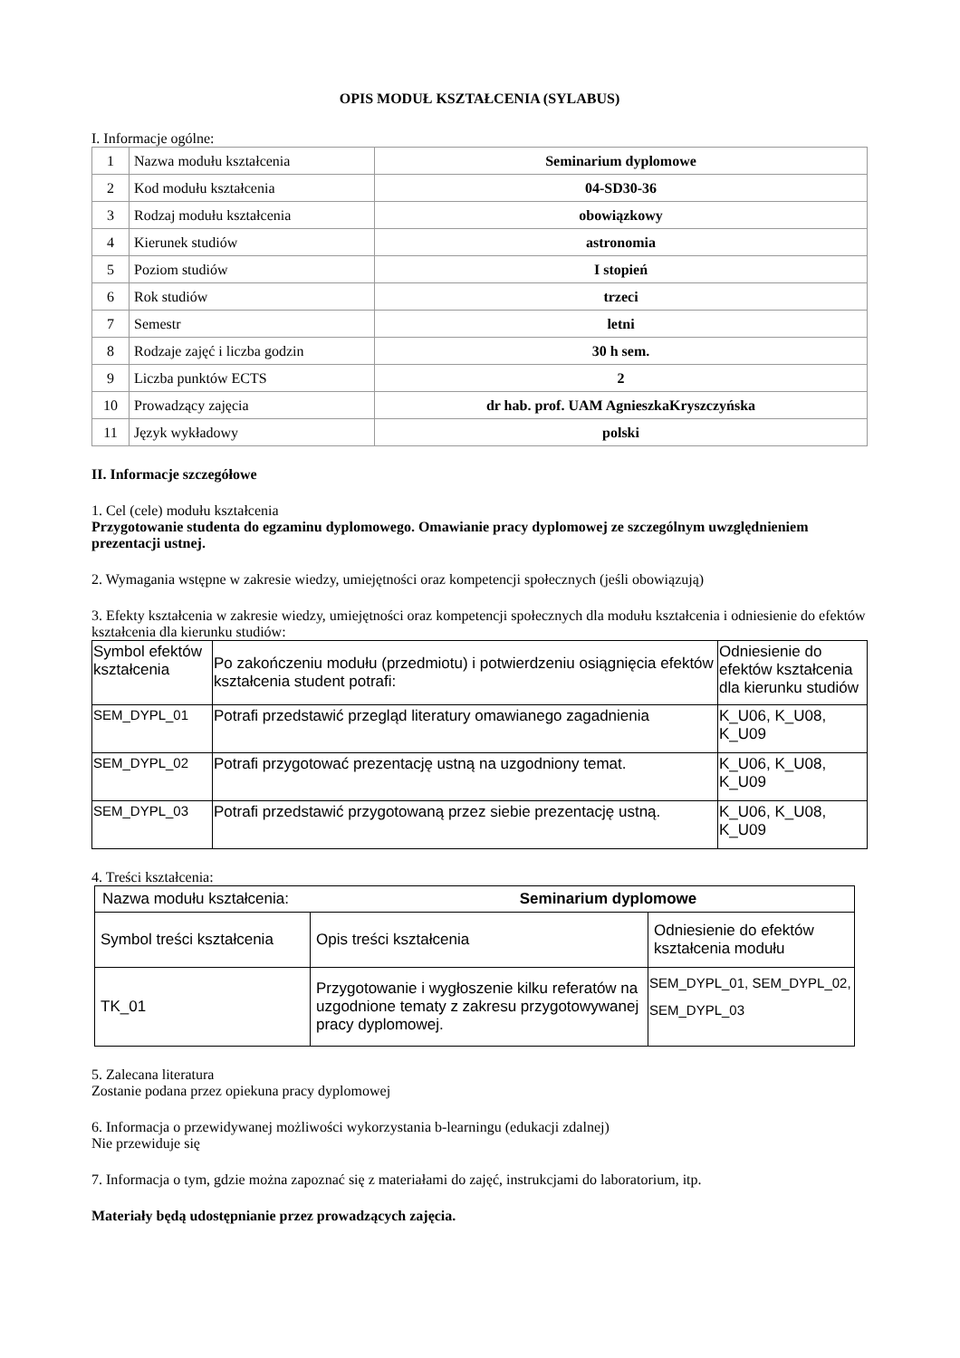OPIS MODUŁ KSZTAŁCENIA (SYLABUS)
I. Informacje ogólne:
| 1 | Nazwa modułu kształcenia | Seminarium dyplomowe |
| 2 | Kod modułu kształcenia | 04-SD30-36 |
| 3 | Rodzaj modułu kształcenia | obowiązkowy |
| 4 | Kierunek studiów | astronomia |
| 5 | Poziom studiów | I stopień |
| 6 | Rok studiów | trzeci |
| 7 | Semestr | letni |
| 8 | Rodzaje zajęć i liczba godzin | 30 h sem. |
| 9 | Liczba punktów ECTS | 2 |
| 10 | Prowadzący zajęcia | dr hab. prof. UAM AgnieszkaKryszczyńska |
| 11 | Język wykładowy | polski |
II. Informacje szczegółowe
1. Cel (cele) modułu kształcenia
Przygotowanie studenta do egzaminu dyplomowego. Omawianie pracy dyplomowej ze szczególnym uwzględnieniem prezentacji ustnej.
2. Wymagania wstępne w zakresie wiedzy, umiejętności oraz kompetencji społecznych (jeśli obowiązują)
3. Efekty kształcenia w zakresie wiedzy, umiejętności oraz kompetencji społecznych dla modułu kształcenia i odniesienie do efektów kształcenia dla kierunku studiów:
| Symbol efektów kształcenia | Po zakończeniu modułu (przedmiotu) i potwierdzeniu osiągnięcia efektów kształcenia student potrafi: | Odniesienie do efektów kształcenia dla kierunku studiów |
| SEM_DYPL_01 | Potrafi przedstawić przegląd literatury omawianego zagadnienia | K_U06, K_U08, K_U09 |
| SEM_DYPL_02 | Potrafi przygotować prezentację ustną na uzgodniony temat. | K_U06, K_U08, K_U09 |
| SEM_DYPL_03 | Potrafi przedstawić przygotowaną przez siebie prezentację ustną. | K_U06, K_U08, K_U09 |
4. Treści kształcenia:
| Nazwa modułu kształcenia: Seminarium dyplomowe | | |
| Symbol treści kształcenia | Opis treści kształcenia | Odniesienie do efektów kształcenia modułu |
| TK_01 | Przygotowanie i wygłoszenie kilku referatów na uzgodnione tematy z zakresu przygotowywanej pracy dyplomowej. | SEM_DYPL_01, SEM_DYPL_02, SEM_DYPL_03 |
5. Zalecana literatura
Zostanie podana przez opiekuna pracy dyplomowej
6. Informacja o przewidywanej możliwości wykorzystania b-learningu (edukacji zdalnej)
Nie przewiduje się
7. Informacja o tym, gdzie można zapoznać się z materiałami do zajęć, instrukcjami do laboratorium, itp.
Materiały będą udostępnianie przez prowadzących zajęcia.